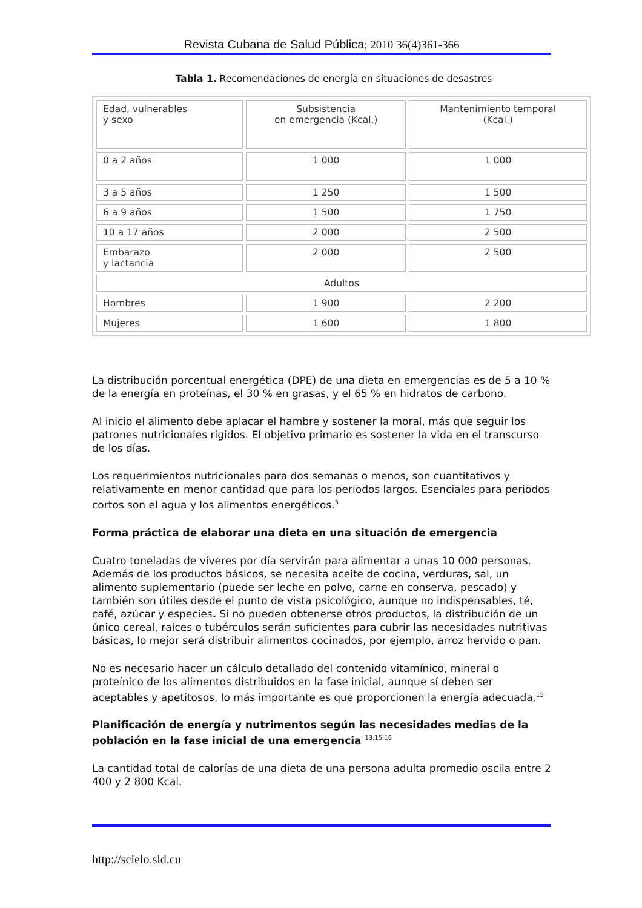Revista Cubana de Salud Pública; 2010 36(4)361-366
Tabla 1. Recomendaciones de energía en situaciones de desastres
| Edad, vulnerables y sexo | Subsistencia en emergencia (Kcal.) | Mantenimiento temporal (Kcal.) |
| 0 a 2 años | 1 000 | 1 000 |
| 3 a 5 años | 1 250 | 1 500 |
| 6 a 9 años | 1 500 | 1 750 |
| 10 a 17 años | 2 000 | 2 500 |
| Embarazo y lactancia | 2 000 | 2 500 |
| Adultos | | |
| Hombres | 1 900 | 2 200 |
| Mujeres | 1 600 | 1 800 |
La distribución porcentual energética (DPE) de una dieta en emergencias es de 5 a 10 % de la energía en proteínas, el 30 % en grasas, y el 65 % en hidratos de carbono.
Al inicio el alimento debe aplacar el hambre y sostener la moral, más que seguir los patrones nutricionales rígidos. El objetivo primario es sostener la vida en el transcurso de los días.
Los requerimientos nutricionales para dos semanas o menos, son cuantitativos y relativamente en menor cantidad que para los periodos largos. Esenciales para periodos cortos son el agua y los alimentos energéticos.<sup>5</sup>
Forma práctica de elaborar una dieta en una situación de emergencia
Cuatro toneladas de víveres por día servirán para alimentar a unas 10 000 personas. Además de los productos básicos, se necesita aceite de cocina, verduras, sal, un alimento suplementario (puede ser leche en polvo, carne en conserva, pescado) y también son útiles desde el punto de vista psicológico, aunque no indispensables, té, café, azúcar y especies. Si no pueden obtenerse otros productos, la distribución de un único cereal, raíces o tubérculos serán suficientes para cubrir las necesidades nutritivas básicas, lo mejor será distribuir alimentos cocinados, por ejemplo, arroz hervido o pan.
No es necesario hacer un cálculo detallado del contenido vitamínico, mineral o proteínico de los alimentos distribuidos en la fase inicial, aunque sí deben ser aceptables y apetitosos, lo más importante es que proporcionen la energía adecuada.<sup>15</sup>
Planificación de energía y nutrimentos según las necesidades medias de la población en la fase inicial de una emergencia <sup>13,15,16</sup>
La cantidad total de calorías de una dieta de una persona adulta promedio oscila entre 2 400 y 2 800 Kcal.
http://scielo.sld.cu